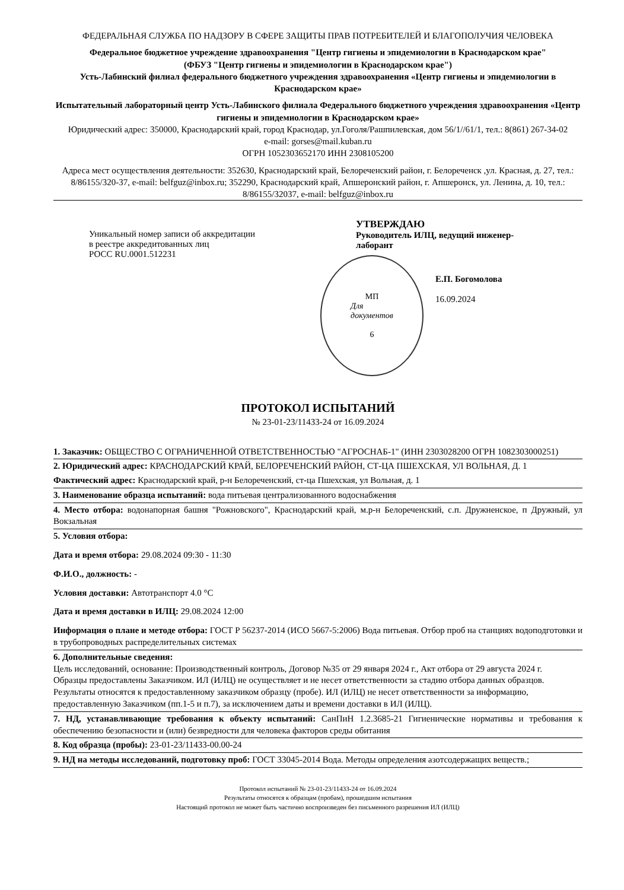ФЕДЕРАЛЬНАЯ СЛУЖБА ПО НАДЗОРУ В СФЕРЕ ЗАЩИТЫ ПРАВ ПОТРЕБИТЕЛЕЙ И БЛАГОПОЛУЧИЯ ЧЕЛОВЕКА
Федеральное бюджетное учреждение здравоохранения "Центр гигиены и эпидемиологии в Краснодарском крае"
(ФБУЗ "Центр гигиены и эпидемиологии в Краснодарском крае")
Усть-Лабинский филиал федерального бюджетного учреждения здравоохранения «Центр гигиены и эпидемиологии в Краснодарском крае»
Испытательный лабораторный центр Усть-Лабинского филиала Федерального бюджетного учреждения здравоохранения «Центр гигиены и эпидемиологии в Краснодарском крае»
Юридический адрес: 350000, Краснодарский край, город Краснодар, ул.Гоголя/Рашпилевская, дом 56/1//61/1, тел.: 8(861) 267-34-02
e-mail: gorses@mail.kuban.ru
ОГРН 1052303652170 ИНН 2308105200
Адреса мест осуществления деятельности: 352630, Краснодарский край, Белореченский район, г. Белореченск ,ул. Красная, д. 27, тел.: 8/86155/320-37, e-mail: belfguz@inbox.ru; 352290, Краснодарский край, Апшеронский район, г. Апшеронск, ул. Ленина, д. 10, тел.: 8/86155/32037, e-mail: belfguz@inbox.ru
Уникальный номер записи об аккредитации
в реестре аккредитованных лиц
РОСС RU.0001.512231
УТВЕРЖДАЮ
Руководитель ИЛЦ, ведущий инженер-
лаборант
МП
Для
документов
6
Е.П. Богомолова
16.09.2024
ПРОТОКОЛ ИСПЫТАНИЙ
№ 23-01-23/11433-24 от 16.09.2024
1. Заказчик: ОБЩЕСТВО С ОГРАНИЧЕННОЙ ОТВЕТСТВЕННОСТЬЮ "АГРОСНАБ-1" (ИНН 2303028200 ОГРН 1082303000251)
2. Юридический адрес: КРАСНОДАРСКИЙ КРАЙ, БЕЛОРЕЧЕНСКИЙ РАЙОН, СТ-ЦА ПШЕХСКАЯ, УЛ ВОЛЬНАЯ, Д. 1
Фактический адрес: Краснодарский край, р-н Белореченский, ст-ца Пшехская, ул Вольная, д. 1
3. Наименование образца испытаний: вода питьевая централизованного водоснабжения
4. Место отбора: водонапорная башня "Рожновского", Краснодарский край, м.р-н Белореченский, с.п. Дружненское, п Дружный, ул Вокзальная
5. Условия отбора:
Дата и время отбора: 29.08.2024 09:30 - 11:30
Ф.И.О., должность: -
Условия доставки: Автотранспорт 4.0 °С
Дата и время доставки в ИЛЦ: 29.08.2024 12:00
Информация о плане и методе отбора: ГОСТ Р 56237-2014 (ИСО 5667-5:2006) Вода питьевая. Отбор проб на станциях водоподготовки и в трубопроводных распределительных системах
6. Дополнительные сведения:
Цель исследований, основание: Производственный контроль, Договор №35 от 29 января 2024 г., Акт отбора от 29 августа 2024 г.
Образцы предоставлены Заказчиком. ИЛ (ИЛЦ) не осуществляет и не несет ответственности за стадию отбора данных образцов. Результаты относятся к предоставленному заказчиком образцу (пробе). ИЛ (ИЛЦ) не несет ответственности за информацию, предоставленную Заказчиком (пп.1-5 и п.7), за исключением даты и времени доставки в ИЛ (ИЛЦ).
7. НД, устанавливающие требования к объекту испытаний: СанПиН 1.2.3685-21 Гигиенические нормативы и требования к обеспечению безопасности и (или) безвредности для человека факторов среды обитания
8. Код образца (пробы): 23-01-23/11433-00.00-24
9. НД на методы исследований, подготовку проб: ГОСТ 33045-2014 Вода. Методы определения азотсодержащих веществ.;
Протокол испытаний № 23-01-23/11433-24 от 16.09.2024
Результаты относятся к образцам (пробам), прошедшим испытания
Настоящий протокол не может быть частично воспроизведен без письменного разрешения ИЛ (ИЛЦ)